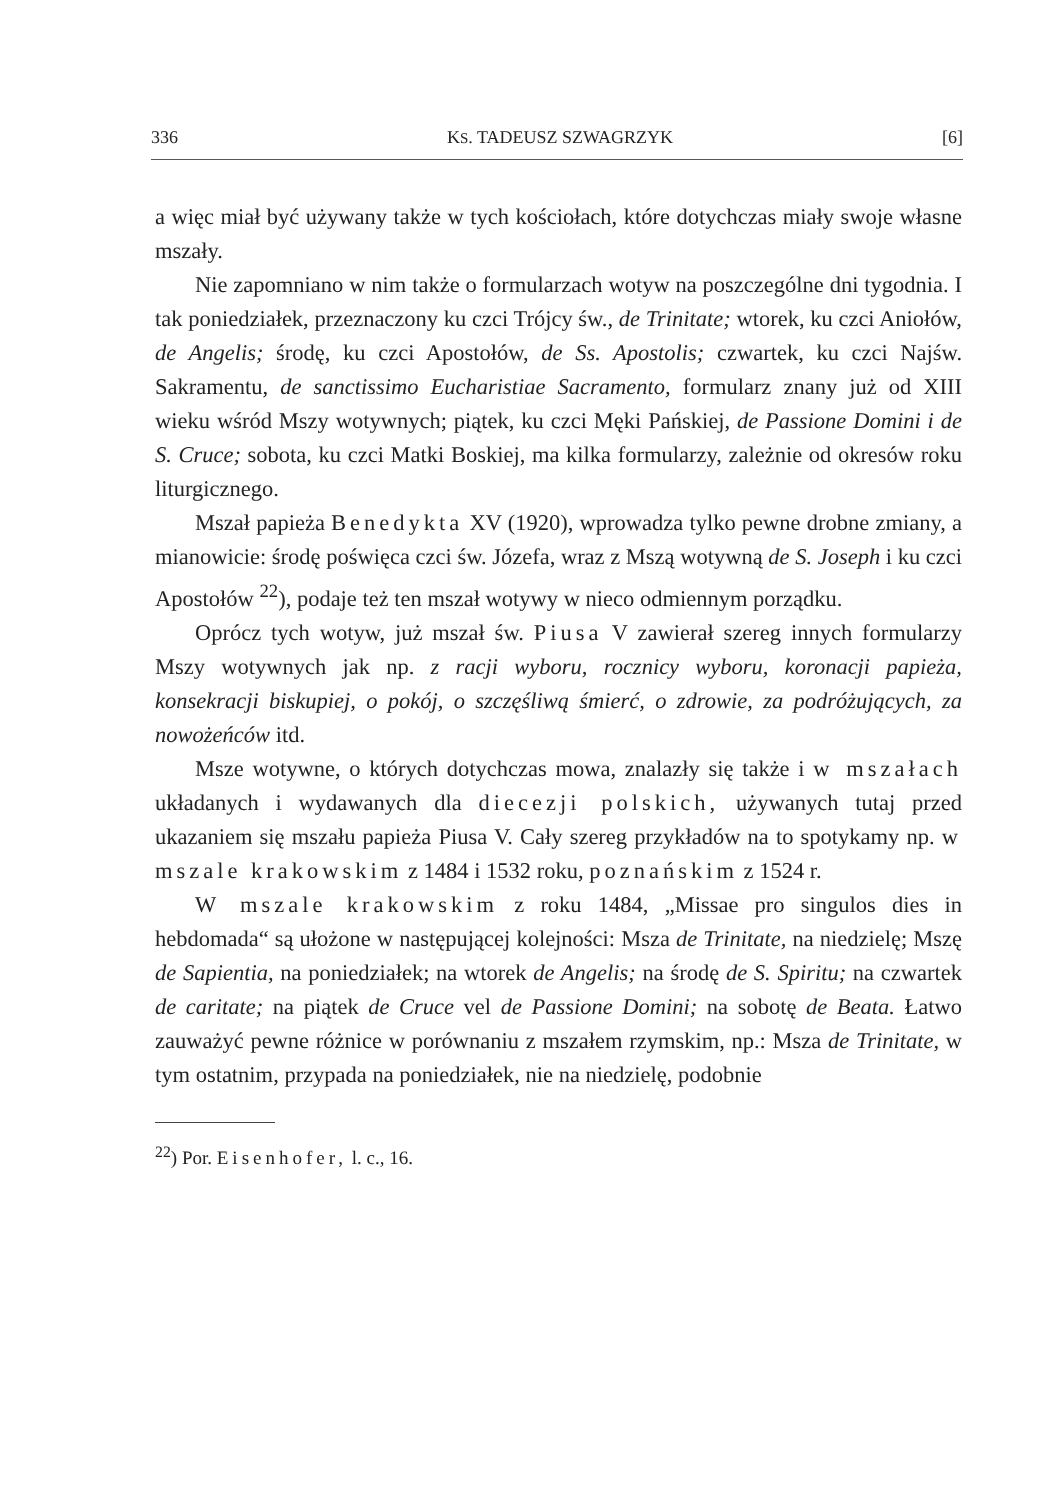336 KS. TADEUSZ SZWAGRZYK [6]
a więc miał być używany także w tych kościołach, które dotychczas miały swoje własne mszały.
Nie zapomniano w nim także o formularzach wotyw na poszczególne dni tygodnia. I tak poniedziałek, przeznaczony ku czci Trójcy św., de Trinitate; wtorek, ku czci Aniołów, de Angelis; środę, ku czci Apostołów, de Ss. Apostolis; czwartek, ku czci Najśw. Sakramentu, de sanctissimo Eucharistiae Sacramento, formularz znany już od XIII wieku wśród Mszy wotywnych; piątek, ku czci Męki Pańskiej, de Passione Domini i de S. Cruce; sobota, ku czci Matki Boskiej, ma kilka formularzy, zależnie od okresów roku liturgicznego.
Mszał papieża Benedykta XV (1920), wprowadza tylko pewne drobne zmiany, a mianowicie: środę poświęca czci św. Józefa, wraz z Mszą wotywną de S. Joseph i ku czci Apostołów <sup>22</sup>), podaje też ten mszał wotywy w nieco odmiennym porządku.
Oprócz tych wotyw, już mszał św. Piusa V zawierał szereg innych formularzy Mszy wotywnych jak np. z racji wyboru, rocznicy wyboru, koronacji papieża, konsekracji biskupiej, o pokój, o szczęśliwą śmierć, o zdrowie, za podróżujących, za nowożeńców itd.
Msze wotywne, o których dotychczas mowa, znalazły się także i w mszałach układanych i wydawanych dla diecezji polskich, używanych tutaj przed ukazaniem się mszału papieża Piusa V. Cały szereg przykładów na to spotykamy np. w mszale krakowskim z 1484 i 1532 roku, poznańskim z 1524 r.
W mszale krakowskim z roku 1484, „Missae pro singulos dies in hebdomada“ są ułożone w następującej kolejności: Msza de Trinitate, na niedzielę; Mszę de Sapientia, na poniedziałek; na wtorek de Angelis; na środę de S. Spiritu; na czwartek de caritate; na piątek de Cruce vel de Passione Domini; na sobotę de Beata. Łatwo zauważyć pewne różnice w porównaniu z mszałem rzymskim, np.: Msza de Trinitate, w tym ostatnim, przypada na poniedziałek, nie na niedzielę, podobnie
<sup>22</sup>) Por. Eisenhofer, l. c., 16.